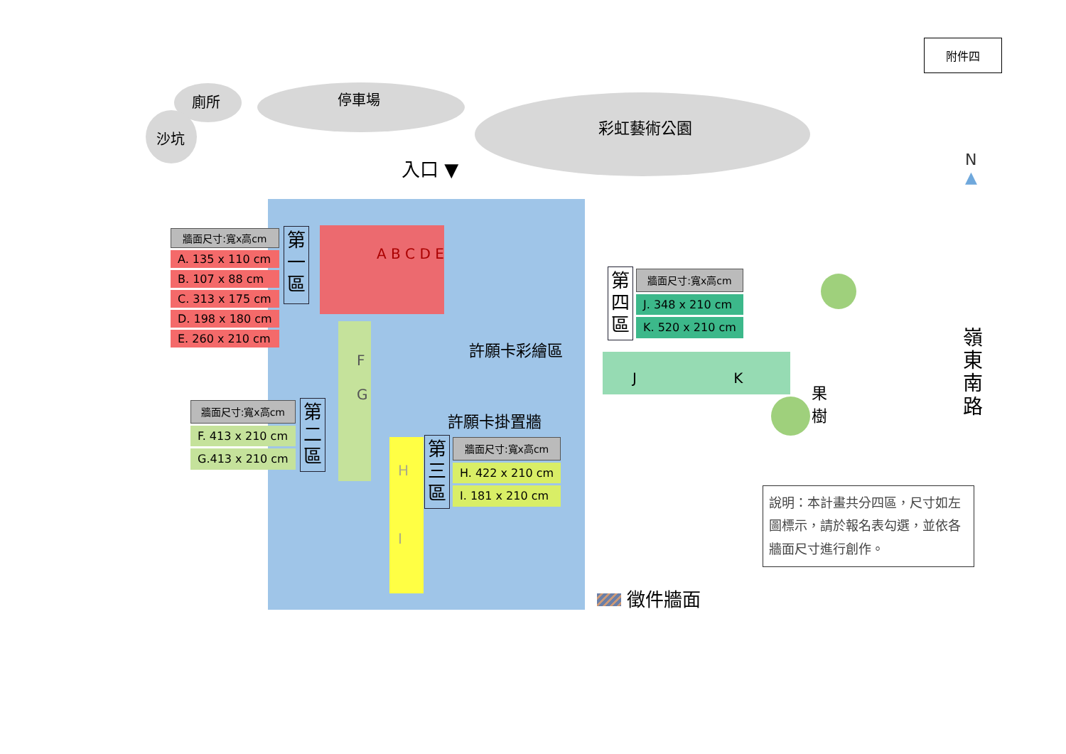附件四
廁所
沙坑
停車場
彩虹藝術公園
入口 ▼
N
▲
| 牆面尺寸:寬x高cm |
| --- |
| A. 135 x 110 cm |
| B. 107 x 88 cm |
| C. 313 x 175 cm |
| D. 198 x 180 cm |
| E. 260 x 210 cm |
第
一
區
A B C D E
| 牆面尺寸:寬x高cm |
| --- |
| F. 413 x 210 cm |
| G.413 x 210 cm |
第
二
區
F
G
許願卡彩繪區
許願卡掛置牆
第
三
區
| 牆面尺寸:寬x高cm |
| --- |
| H. 422 x 210 cm |
| I. 181 x 210 cm |
H
I
第
四
區
| 牆面尺寸:寬x高cm |
| --- |
| J. 348 x 210 cm |
| K. 520 x 210 cm |
J K
果樹
嶺東南路
說明：本計畫共分四區，尺寸如左圖標示，請於報名表勾選，並依各牆面尺寸進行創作。
徵件牆面